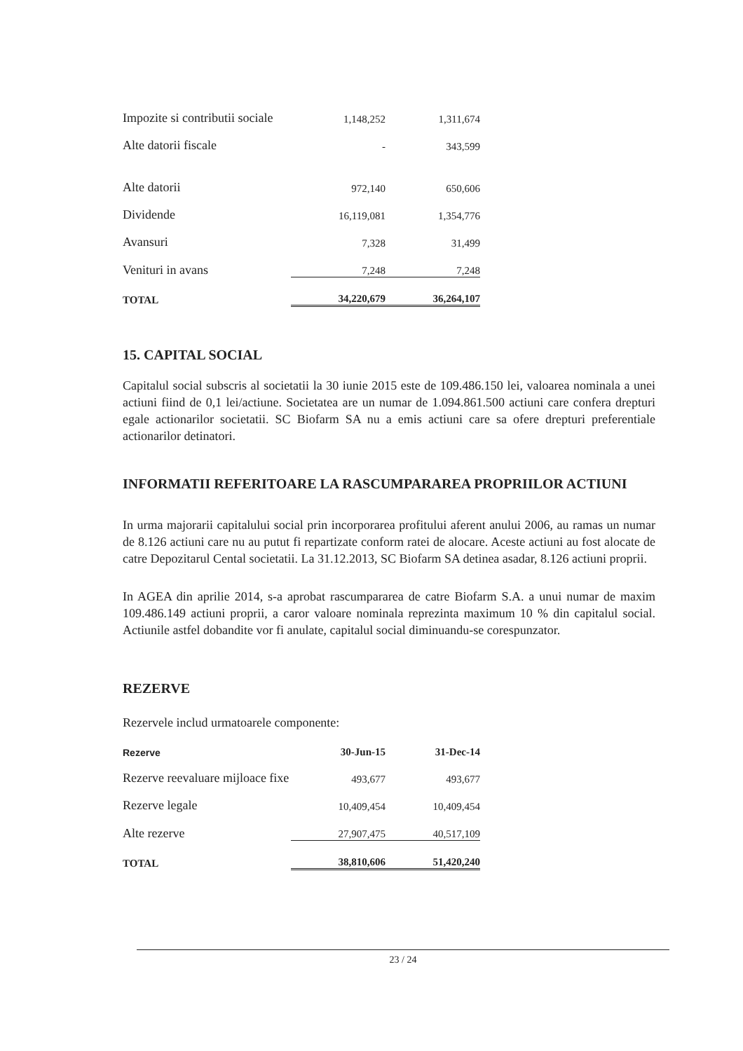| Impozite si contributii sociale | 1,148,252 | 1,311,674 |
| Alte datorii fiscale | - | 343,599 |
| Alte datorii | 972,140 | 650,606 |
| Dividende | 16,119,081 | 1,354,776 |
| Avansuri | 7,328 | 31,499 |
| Venituri in avans | 7,248 | 7,248 |
| TOTAL | 34,220,679 | 36,264,107 |
15. CAPITAL SOCIAL
Capitalul social subscris al societatii la 30 iunie 2015 este de 109.486.150 lei, valoarea nominala a unei actiuni fiind de 0,1 lei/actiune. Societatea are un numar de 1.094.861.500 actiuni care confera drepturi egale actionarilor societatii. SC Biofarm SA nu a emis actiuni care sa ofere drepturi preferentiale actionarilor detinatori.
INFORMATII REFERITOARE LA RASCUMPARAREA PROPRIILOR ACTIUNI
In urma majorarii capitalului social prin incorporarea profitului aferent anului 2006, au ramas un numar de 8.126 actiuni care nu au putut fi repartizate conform ratei de alocare. Aceste actiuni au fost alocate de catre Depozitarul Cental societatii. La 31.12.2013, SC Biofarm SA detinea asadar, 8.126 actiuni proprii.
In AGEA din aprilie 2014, s-a aprobat rascumpararea de catre Biofarm S.A. a unui numar de maxim 109.486.149 actiuni proprii, a caror valoare nominala reprezinta maximum 10 % din capitalul social. Actiunile astfel dobandite vor fi anulate, capitalul social diminuandu-se corespunzator.
REZERVE
Rezervele includ urmatoarele componente:
| Rezerve | 30-Jun-15 | 31-Dec-14 |
| Rezerve reevaluare mijloace fixe | 493,677 | 493,677 |
| Rezerve legale | 10,409,454 | 10,409,454 |
| Alte rezerve | 27,907,475 | 40,517,109 |
| TOTAL | 38,810,606 | 51,420,240 |
23 / 24